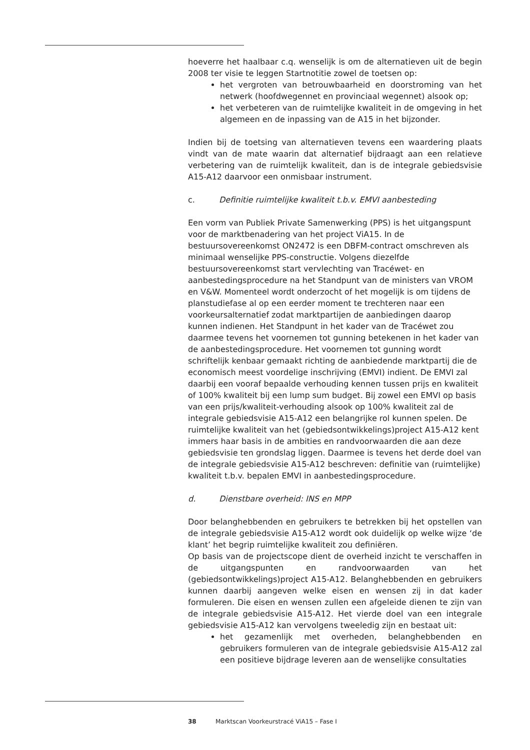hoeverre het haalbaar c.q. wenselijk is om de alternatieven uit de begin 2008 ter visie te leggen Startnotitie zowel de toetsen op:
het vergroten van betrouwbaarheid en doorstroming van het netwerk (hoofdwegennet en provinciaal wegennet) alsook op;
het verbeteren van de ruimtelijke kwaliteit in de omgeving in het algemeen en de inpassing van de A15 in het bijzonder.
Indien bij de toetsing van alternatieven tevens een waardering plaats vindt van de mate waarin dat alternatief bijdraagt aan een relatieve verbetering van de ruimtelijk kwaliteit, dan is de integrale gebiedsvisie A15-A12 daarvoor een onmisbaar instrument.
c. Definitie ruimtelijke kwaliteit t.b.v. EMVI aanbesteding
Een vorm van Publiek Private Samenwerking (PPS) is het uitgangspunt voor de marktbenadering van het project ViA15. In de bestuursovereenkomst ON2472 is een DBFM-contract omschreven als minimaal wenselijke PPS-constructie. Volgens diezelfde bestuursovereenkomst start vervlechting van Tracéwet- en aanbestedingsprocedure na het Standpunt van de ministers van VROM en V&W. Momenteel wordt onderzocht of het mogelijk is om tijdens de planstudiefase al op een eerder moment te trechteren naar een voorkeursalternatief zodat marktpartijen de aanbiedingen daarop kunnen indienen. Het Standpunt in het kader van de Tracéwet zou daarmee tevens het voornemen tot gunning betekenen in het kader van de aanbestedingsprocedure. Het voornemen tot gunning wordt schriftelijk kenbaar gemaakt richting de aanbiedende marktpartij die de economisch meest voordelige inschrijving (EMVI) indient. De EMVI zal daarbij een vooraf bepaalde verhouding kennen tussen prijs en kwaliteit of 100% kwaliteit bij een lump sum budget. Bij zowel een EMVI op basis van een prijs/kwaliteit-verhouding alsook op 100% kwaliteit zal de integrale gebiedsvisie A15-A12 een belangrijke rol kunnen spelen. De ruimtelijke kwaliteit van het (gebiedsontwikkelings)project A15-A12 kent immers haar basis in de ambities en randvoorwaarden die aan deze gebiedsvisie ten grondslag liggen. Daarmee is tevens het derde doel van de integrale gebiedsvisie A15-A12 beschreven: definitie van (ruimtelijke) kwaliteit t.b.v. bepalen EMVI in aanbestedingsprocedure.
d. Dienstbare overheid: INS en MPP
Door belanghebbenden en gebruikers te betrekken bij het opstellen van de integrale gebiedsvisie A15-A12 wordt ook duidelijk op welke wijze ‘de klant’ het begrip ruimtelijke kwaliteit zou definiëren.
Op basis van de projectscope dient de overheid inzicht te verschaffen in de uitgangspunten en randvoorwaarden van het (gebiedsontwikkelings)project A15-A12. Belanghebbenden en gebruikers kunnen daarbij aangeven welke eisen en wensen zij in dat kader formuleren. Die eisen en wensen zullen een afgeleide dienen te zijn van de integrale gebiedsvisie A15-A12. Het vierde doel van een integrale gebiedsvisie A15-A12 kan vervolgens tweeledig zijn en bestaat uit:
het gezamenlijk met overheden, belanghebbenden en gebruikers formuleren van de integrale gebiedsvisie A15-A12 zal een positieve bijdrage leveren aan de wenselijke consultaties
38 Marktscan Voorkeurstracé ViA15 – Fase I